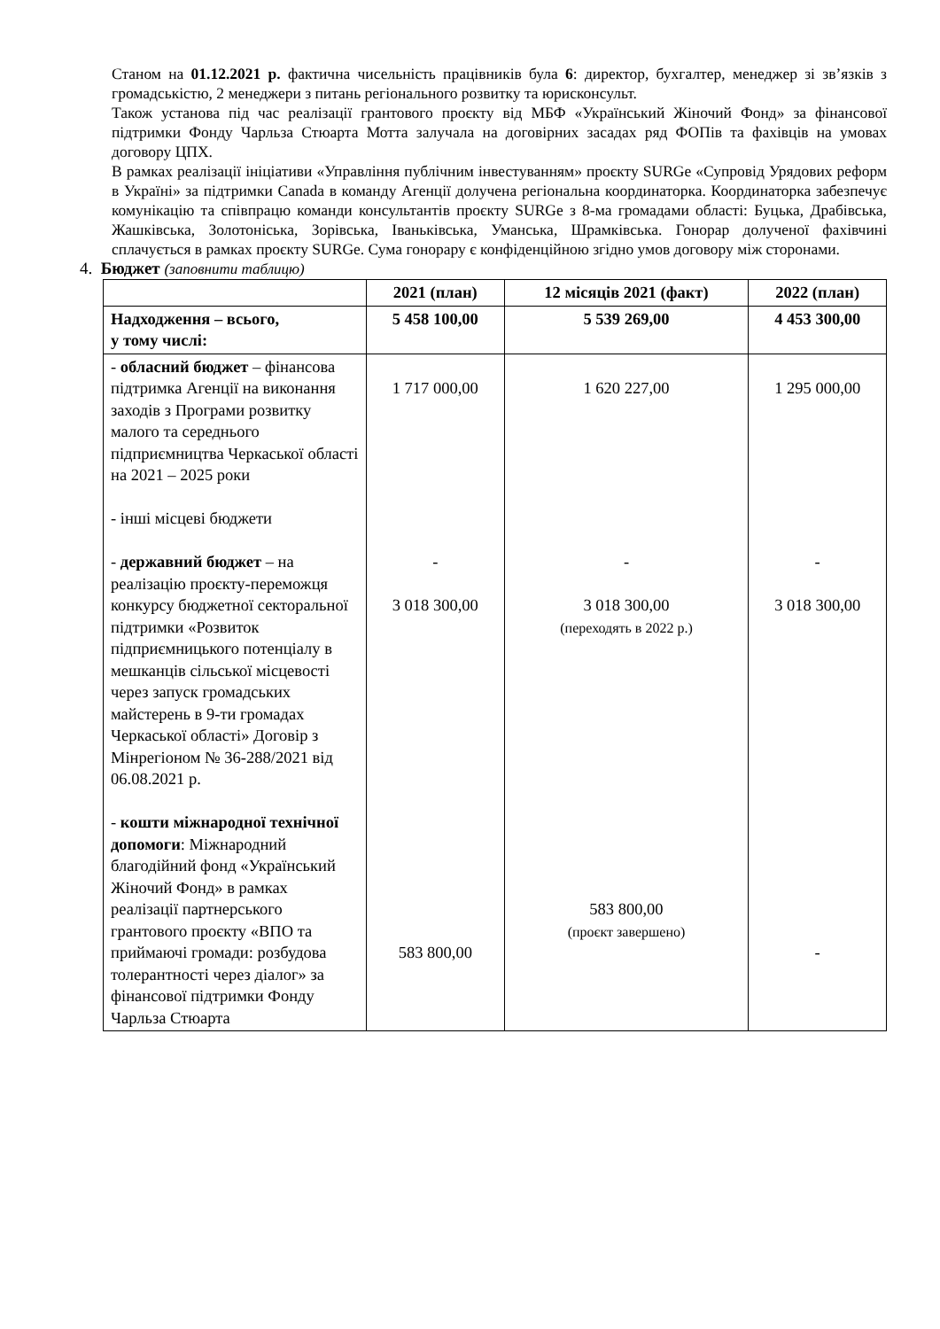Станом на 01.12.2021 р. фактична чисельність працівників була 6: директор, бухгалтер, менеджер зі зв’язків з громадськістю, 2 менеджери з питань регіонального розвитку та юрисконсульт.
Також установа під час реалізації грантового проєкту від МБФ «Український Жіночий Фонд» за фінансової підтримки Фонду Чарльза Стюарта Мотта залучала на договірних засадах ряд ФОПів та фахівців на умовах договору ЦПХ.
В рамках реалізації ініціативи «Управління публічним інвестуванням» проєкту SURGe «Супровід Урядових реформ в Україні» за підтримки Canada в команду Агенції долучена регіональна координаторка. Координаторка забезпечує комунікацію та співпрацю команди консультантів проєкту SURGe з 8-ма громадами області: Буцька, Драбівська, Жашківська, Золотоніська, Зорівська, Іваньківська, Уманська, Шрамківська. Гонорар долученої фахівчині сплачується в рамках проєкту SURGe. Сума гонорару є конфіденційною згідно умов договору між сторонами.
4. Бюджет (заповнити таблицю)
| | 2021 (план) | 12 місяців 2021 (факт) | 2022 (план) |
| --- | --- | --- | --- |
| Надходження – всього, у тому числі: | 5 458 100,00 | 5 539 269,00 | 4 453 300,00 |
| - обласний бюджет – фінансова підтримка Агенції на виконання заходів з Програми розвитку малого та середнього підприємництва Черкаської області на 2021 – 2025 роки - інші місцеві бюджети - державний бюджет – на реалізацію проєкту-переможця конкурсу бюджетної секторальної підтримки «Розвиток підприємницького потенціалу в мешканців сільської місцевості через запуск громадських майстерень в 9-ти громадах Черкаської області» Договір з Мінрегіоном № 36-288/2021 від 06.08.2021 р. - кошти міжнародної технічної допомоги : Міжнародний благодійний фонд «Український Жіночий Фонд» в рамках реалізації партнерського грантового проєкту «ВПО та приймаючі громади: розбудова толерантності через діалог» за фінансової підтримки Фонду Чарльза Стюарта | 1 717 000,00 - 3 018 300,00 583 800,00 | 1 620 227,00 - 3 018 300,00 (переходять в 2022 р.) 583 800,00 (проєкт завершено) | 1 295 000,00 - 3 018 300,00 - |